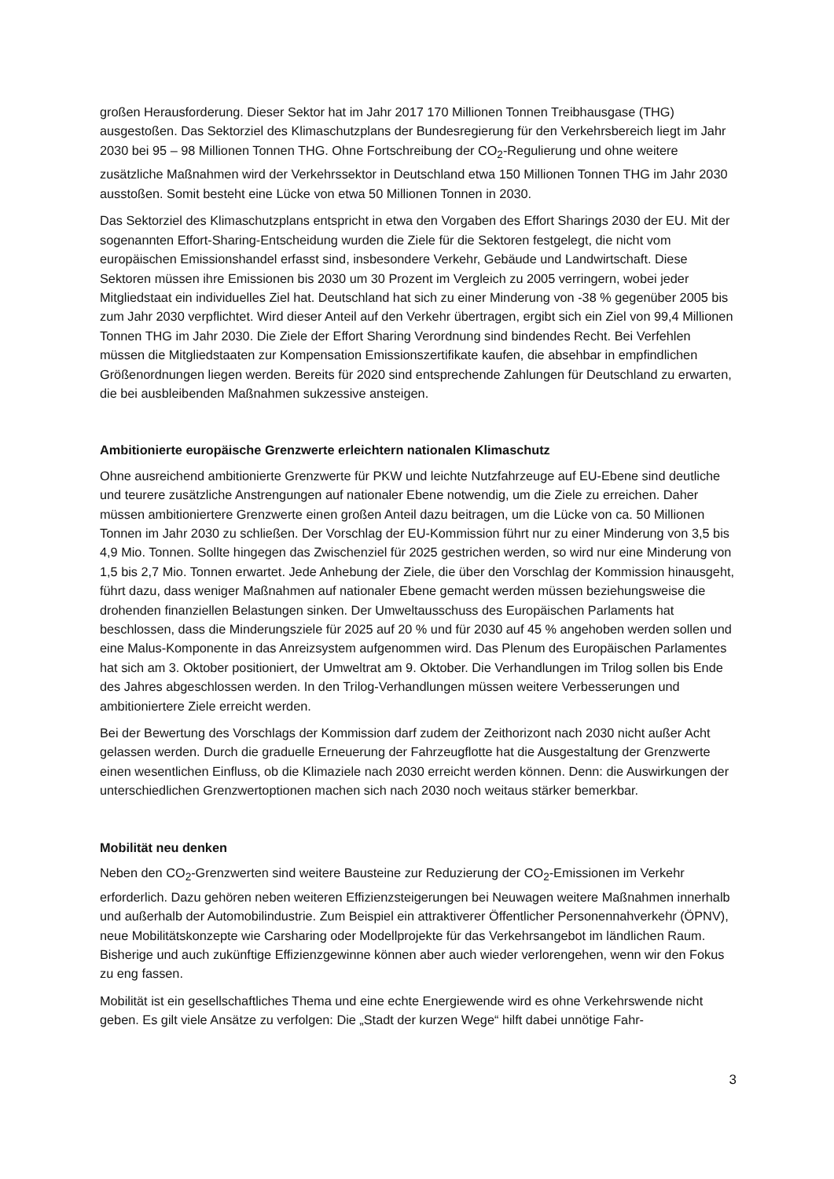großen Herausforderung. Dieser Sektor hat im Jahr 2017 170 Millionen Tonnen Treibhausgase (THG) ausgestoßen. Das Sektorziel des Klimaschutzplans der Bundesregierung für den Verkehrsbereich liegt im Jahr 2030 bei 95 – 98 Millionen Tonnen THG. Ohne Fortschreibung der CO<sub>2</sub>-Regulierung und ohne weitere zusätzliche Maßnahmen wird der Verkehrssektor in Deutschland etwa 150 Millionen Tonnen THG im Jahr 2030 ausstoßen. Somit besteht eine Lücke von etwa 50 Millionen Tonnen in 2030.
Das Sektorziel des Klimaschutzplans entspricht in etwa den Vorgaben des Effort Sharings 2030 der EU. Mit der sogenannten Effort-Sharing-Entscheidung wurden die Ziele für die Sektoren festgelegt, die nicht vom europäischen Emissionshandel erfasst sind, insbesondere Verkehr, Gebäude und Landwirtschaft. Diese Sektoren müssen ihre Emissionen bis 2030 um 30 Prozent im Vergleich zu 2005 verringern, wobei jeder Mitgliedstaat ein individuelles Ziel hat. Deutschland hat sich zu einer Minderung von -38 % gegenüber 2005 bis zum Jahr 2030 verpflichtet. Wird dieser Anteil auf den Verkehr übertragen, ergibt sich ein Ziel von 99,4 Millionen Tonnen THG im Jahr 2030. Die Ziele der Effort Sharing Verordnung sind bindendes Recht. Bei Verfehlen müssen die Mitgliedstaaten zur Kompensation Emissionszertifikate kaufen, die absehbar in empfindlichen Größenordnungen liegen werden. Bereits für 2020 sind entsprechende Zahlungen für Deutschland zu erwarten, die bei ausbleibenden Maßnahmen sukzessive ansteigen.
Ambitionierte europäische Grenzwerte erleichtern nationalen Klimaschutz
Ohne ausreichend ambitionierte Grenzwerte für PKW und leichte Nutzfahrzeuge auf EU-Ebene sind deutliche und teurere zusätzliche Anstrengungen auf nationaler Ebene notwendig, um die Ziele zu erreichen. Daher müssen ambitioniertere Grenzwerte einen großen Anteil dazu beitragen, um die Lücke von ca. 50 Millionen Tonnen im Jahr 2030 zu schließen. Der Vorschlag der EU-Kommission führt nur zu einer Minderung von 3,5 bis 4,9 Mio. Tonnen. Sollte hingegen das Zwischenziel für 2025 gestrichen werden, so wird nur eine Minderung von 1,5 bis 2,7 Mio. Tonnen erwartet. Jede Anhebung der Ziele, die über den Vorschlag der Kommission hinausgeht, führt dazu, dass weniger Maßnahmen auf nationaler Ebene gemacht werden müssen beziehungsweise die drohenden finanziellen Belastungen sinken. Der Umweltausschuss des Europäischen Parlaments hat beschlossen, dass die Minderungsziele für 2025 auf 20 % und für 2030 auf 45 % angehoben werden sollen und eine Malus-Komponente in das Anreizsystem aufgenommen wird. Das Plenum des Europäischen Parlamentes hat sich am 3. Oktober positioniert, der Umweltrat am 9. Oktober. Die Verhandlungen im Trilog sollen bis Ende des Jahres abgeschlossen werden. In den Trilog-Verhandlungen müssen weitere Verbesserungen und ambitioniertere Ziele erreicht werden.
Bei der Bewertung des Vorschlags der Kommission darf zudem der Zeithorizont nach 2030 nicht außer Acht gelassen werden. Durch die graduelle Erneuerung der Fahrzeugflotte hat die Ausgestaltung der Grenzwerte einen wesentlichen Einfluss, ob die Klimaziele nach 2030 erreicht werden können. Denn: die Auswirkungen der unterschiedlichen Grenzwertoptionen machen sich nach 2030 noch weitaus stärker bemerkbar.
Mobilität neu denken
Neben den CO<sub>2</sub>-Grenzwerten sind weitere Bausteine zur Reduzierung der CO<sub>2</sub>-Emissionen im Verkehr erforderlich. Dazu gehören neben weiteren Effizienzsteigerungen bei Neuwagen weitere Maßnahmen innerhalb und außerhalb der Automobilindustrie. Zum Beispiel ein attraktiverer Öffentlicher Personennahverkehr (ÖPNV), neue Mobilitätskonzepte wie Carsharing oder Modellprojekte für das Verkehrsangebot im ländlichen Raum. Bisherige und auch zukünftige Effizienzgewinne können aber auch wieder verlorengehen, wenn wir den Fokus zu eng fassen.
Mobilität ist ein gesellschaftliches Thema und eine echte Energiewende wird es ohne Verkehrswende nicht geben. Es gilt viele Ansätze zu verfolgen: Die „Stadt der kurzen Wege“ hilft dabei unnötige Fahr-
3